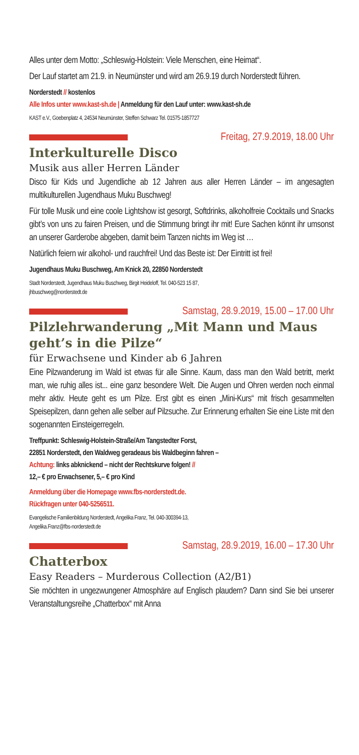Alles unter dem Motto: „Schleswig-Holstein: Viele Menschen, eine Heimat“.
Der Lauf startet am 21.9. in Neumünster und wird am 26.9.19 durch Norderstedt führen.
Norderstedt // kostenlos
Alle Infos unter www.kast-sh.de | Anmeldung für den Lauf unter: www.kast-sh.de
KAST e.V., Goebenplatz 4, 24534 Neumünster, Steffen Schwarz Tel. 01575-1857727
Freitag, 27.9.2019, 18.00 Uhr
Interkulturelle Disco
Musik aus aller Herren Länder
Disco für Kids und Jugendliche ab 12 Jahren aus aller Herren Länder – im angesagten multikulturellen Jugendhaus Muku Buschweg!
Für tolle Musik und eine coole Lightshow ist gesorgt, Softdrinks, alkoholfreie Cocktails und Snacks gibt’s von uns zu fairen Preisen, und die Stimmung bringt ihr mit! Eure Sachen könnt ihr umsonst an unserer Garderobe abgeben, damit beim Tanzen nichts im Weg ist …
Natürlich feiern wir alkohol- und rauchfrei! Und das Beste ist: Der Eintritt ist frei!
Jugendhaus Muku Buschweg, Am Knick 20, 22850 Norderstedt
Stadt Norderstedt, Jugendhaus Muku Buschweg, Birgit Heideloff, Tel. 040-523 15 87,
jhbuschweg@norderstedt.de
Samstag, 28.9.2019, 15.00 – 17.00 Uhr
Pilzlehrwanderung „Mit Mann und Maus geht’s in die Pilze“
für Erwachsene und Kinder ab 6 Jahren
Eine Pilzwanderung im Wald ist etwas für alle Sinne. Kaum, dass man den Wald betritt, merkt man, wie ruhig alles ist... eine ganz besondere Welt. Die Augen und Ohren werden noch einmal mehr aktiv. Heute geht es um Pilze. Erst gibt es einen „Mini-Kurs“ mit frisch gesammelten Speisepilzen, dann gehen alle selber auf Pilzsuche. Zur Erinnerung erhalten Sie eine Liste mit den sogenannten Einsteigerregeln.
Treffpunkt: Schleswig-Holstein-Straße/Am Tangstedter Forst,
22851 Norderstedt, den Waldweg geradeaus bis Waldbeginn fahren –
Achtung: links abknickend – nicht der Rechtskurve folgen! //
12,– € pro Erwachsener, 5,– € pro Kind
Anmeldung über die Homepage www.fbs-norderstedt.de.
Rückfragen unter 040-5256511.
Evangelische Familienbildung Norderstedt, Angelika Franz, Tel. 040-300394-13,
Angelika.Franz@fbs-norderstedt.de
Samstag, 28.9.2019, 16.00 – 17.30 Uhr
Chatterbox
Easy Readers – Murderous Collection (A2/B1)
Sie möchten in ungezwungener Atmosphäre auf Englisch plaudern? Dann sind Sie bei unserer Veranstaltungsreihe „Chatterbox“ mit Anna